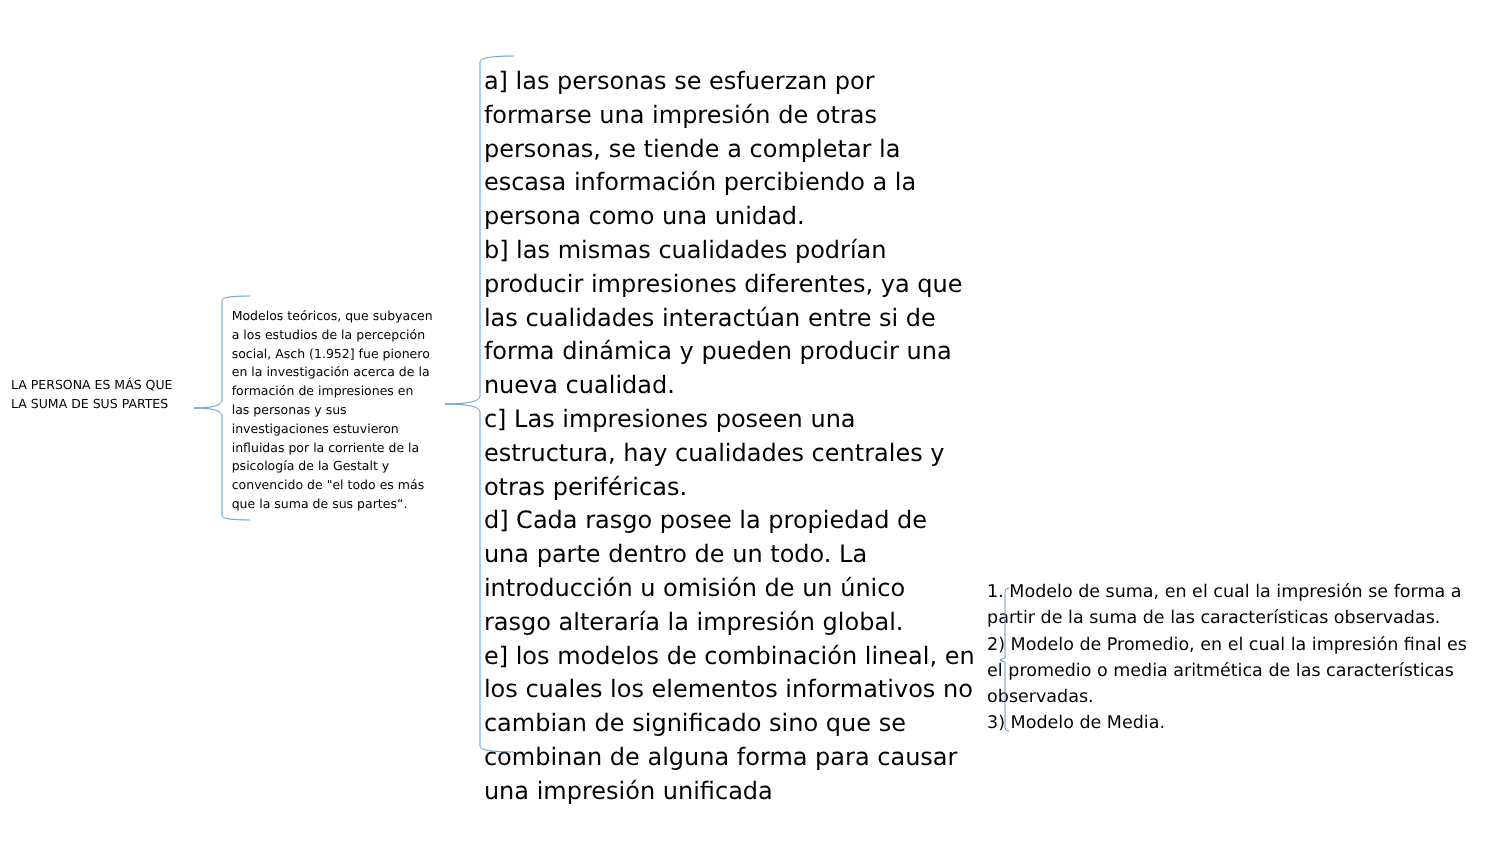LA PERSONA ES MÁS QUE LA SUMA DE SUS PARTES
Modelos teóricos, que subyacen a los estudios de la percepción social, Asch (1.952] fue pionero en la investigación acerca de la formación de impresiones en las personas y sus investigaciones estuvieron influidas por la corriente de la psicología de la Gestalt y convencido de "el todo es más que la suma de sus partes“.
a] las personas se esfuerzan por formarse una impresión de otras personas, se tiende a completar la escasa información percibiendo a la persona como una unidad.
b] las mismas cualidades podrían producir impresiones diferentes, ya que las cualidades interactúan entre si de forma dinámica y pueden producir una nueva cualidad.
c] Las impresiones poseen una estructura, hay cualidades centrales y otras periféricas.
d] Cada rasgo posee la propiedad de una parte dentro de un todo. La introducción u omisión de un único rasgo alteraría la impresión global.
e] los modelos de combinación lineal, en los cuales los elementos informativos no cambian de significado sino que se combinan de alguna forma para causar una impresión unificada
1. Modelo de suma, en el cual la impresión se forma a
partir de la suma de las características observadas.
2) Modelo de Promedio, en el cual la impresión final es
el promedio o media aritmética de las características
observadas.
3) Modelo de Media.